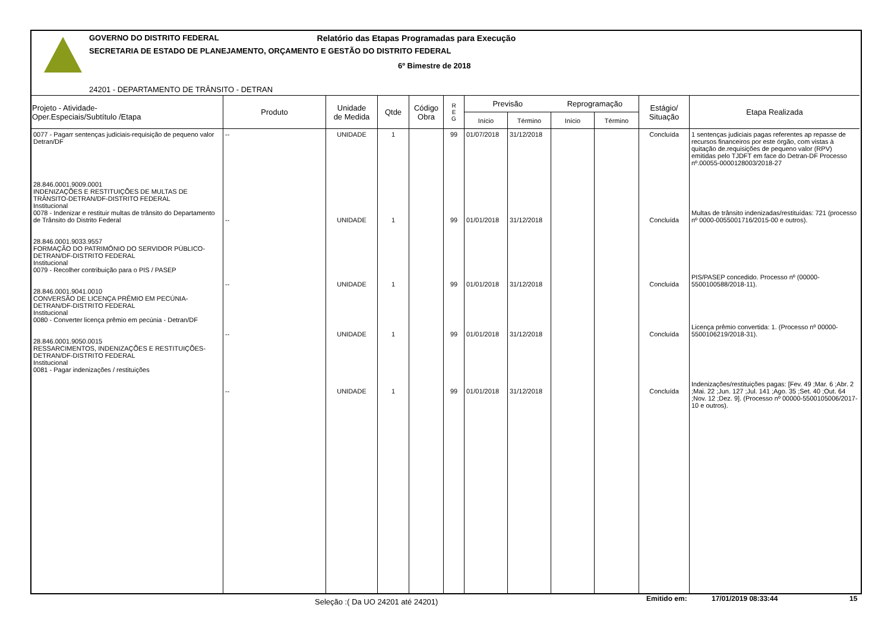GOVERNO DO DISTRITO FEDERAL Relatório das Etapas Programadas para Execução
SECRETARIA DE ESTADO DE PLANEJAMENTO, ORÇAMENTO E GESTÃO DO DISTRITO FEDERAL
6º Bimestre de 2018
24201 - DEPARTAMENTO DE TRÂNSITO - DETRAN
| Projeto - Atividade- Oper.Especiais/Subtítulo /Etapa | Produto | Unidade de Medida | Qtde | Código Obra | R E G | Previsão | | Reprogramação | | Estágio/ Situação | Etapa Realizada |
| --- | --- | --- | --- | --- | --- | --- | --- | --- | --- | --- | --- |
| | | | | | | Início | Término | Início | Término | | |
| 0077 - Pagarr sentenças judiciais-requisição de pequeno valor Detran/DF 28.846.0001.9009.0001 INDENIZAÇÕES E RESTITUIÇÕES DE MULTAS DE TRÂNSITO-DETRAN/DF-DISTRITO FEDERAL Institucional 0078 - Indenizar e restituir multas de trânsito do Departamento de Trânsito do Distrito Federal 28.846.0001.9033.9557 FORMAÇÃO DO PATRIMÔNIO DO SERVIDOR PÚBLICO-DETRAN/DF-DISTRITO FEDERAL Institucional 0079 - Recolher contribuição para o PIS / PASEP 28.846.0001.9041.0010 CONVERSÃO DE LICENÇA PRÊMIO EM PECÚNIA-DETRAN/DF-DISTRITO FEDERAL Institucional 0080 - Converter licença prêmio em pecúnia - Detran/DF 28.846.0001.9050.0015 RESSARCIMENTOS, INDENIZAÇÕES E RESTITUIÇÕES-DETRAN/DF-DISTRITO FEDERAL Institucional 0081 - Pagar indenizações / restituições | -- -- -- -- -- | UNIDADE UNIDADE UNIDADE UNIDADE UNIDADE | 1 1 1 1 1 | | 99 99 99 99 99 | 01/07/2018 01/01/2018 01/01/2018 01/01/2018 01/01/2018 | 31/12/2018 31/12/2018 31/12/2018 31/12/2018 31/12/2018 | | | Concluída Concluída Concluída Concluída Concluída | 1 sentenças judiciais pagas referentes ap repasse de recursos financeiros por este órgão, com vistas à quitação de.requisições de pequeno valor (RPV) emitidas pelo TJDFT em face do Detran-DF Processo nº.00055-0000128003/2018-27 Multas de trânsito indenizadas/restituídas: 721 (processo nº 0000-0055001716/2015-00 e outros). PIS/PASEP concedido. Processo nº (00000-5500100588/2018-11). Licença prêmio convertida: 1. (Processo nº 00000-5500106219/2018-31). Indenizações/restituições pagas: [Fev. 49 ;Mar. 6 ;Abr. 2 ;Mai. 22 ;Jun. 127 ;Jul. 141 ;Ago. 35 ;Set. 40 ;Out. 64 ;Nov. 12 ;Dez. 9]. (Processo nº 00000-5500105006/2017-10 e outros). |
Seleção :( Da UO 24201 até 24201)
Emitido em: 17/01/2019 08:33:44 15